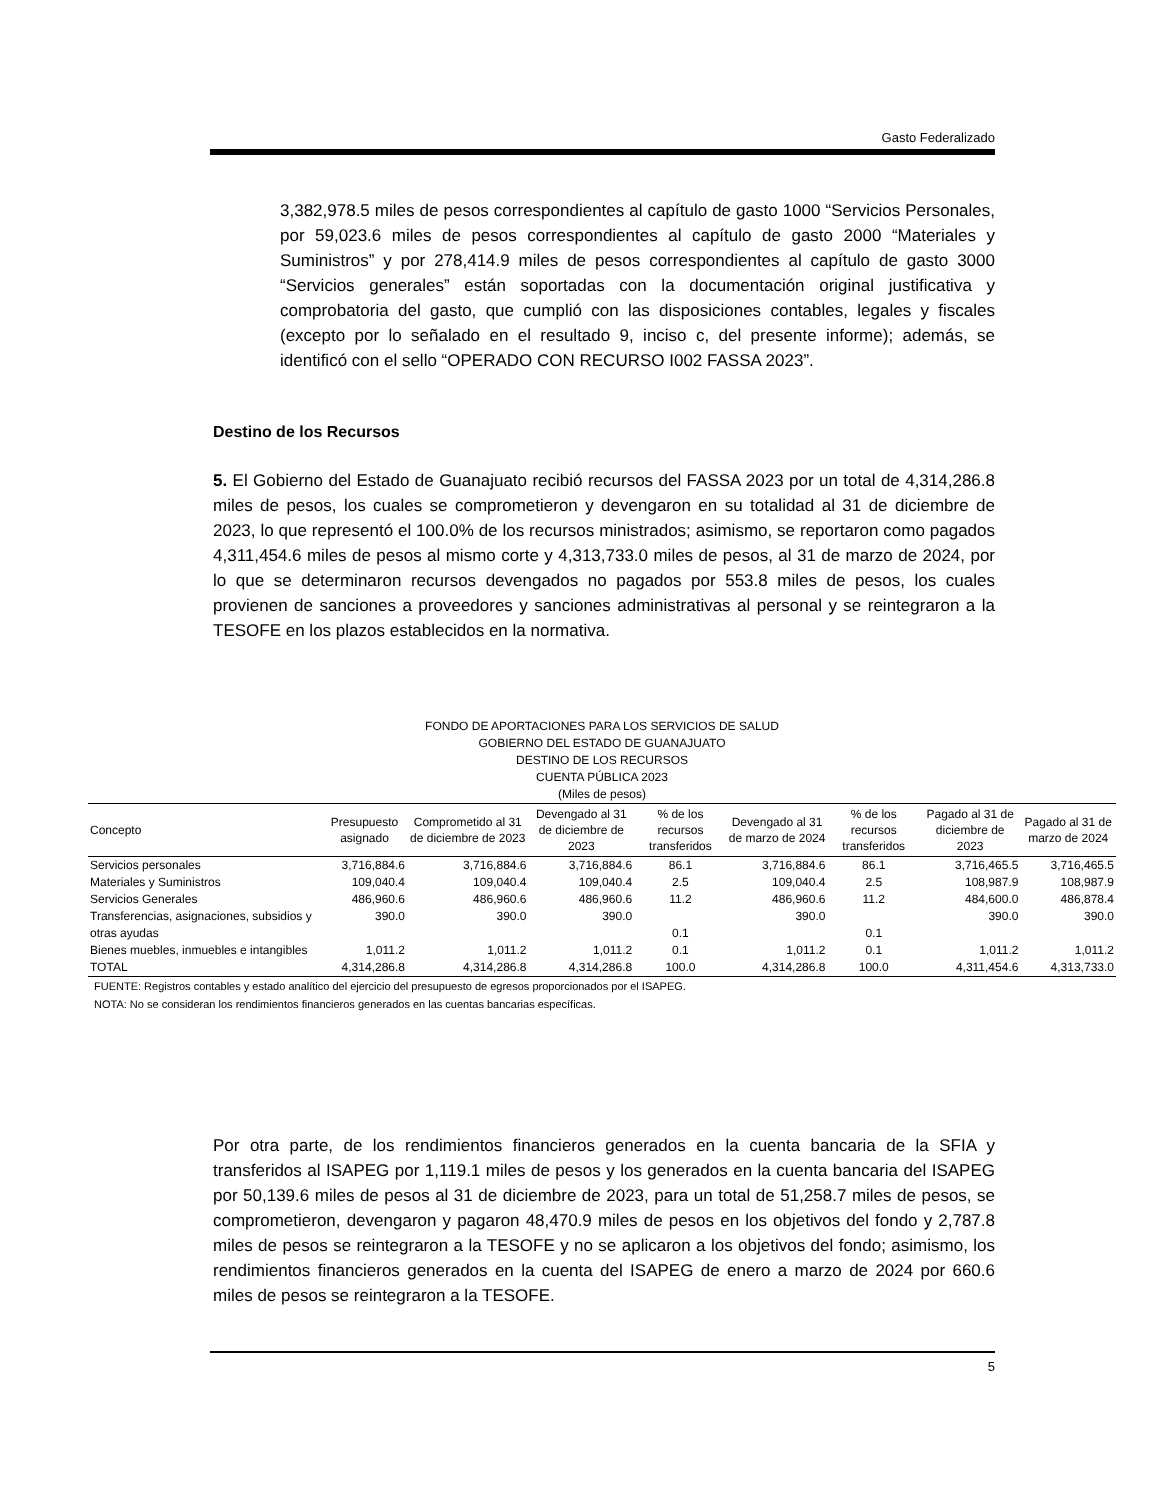Gasto Federalizado
3,382,978.5 miles de pesos correspondientes al capítulo de gasto 1000 “Servicios Personales, por 59,023.6 miles de pesos correspondientes al capítulo de gasto 2000 “Materiales y Suministros” y por 278,414.9 miles de pesos correspondientes al capítulo de gasto 3000 “Servicios generales” están soportadas con la documentación original justificativa y comprobatoria del gasto, que cumplió con las disposiciones contables, legales y fiscales (excepto por lo señalado en el resultado 9, inciso c, del presente informe); además, se identificó con el sello “OPERADO CON RECURSO I002 FASSA 2023”.
Destino de los Recursos
5. El Gobierno del Estado de Guanajuato recibió recursos del FASSA 2023 por un total de 4,314,286.8 miles de pesos, los cuales se comprometieron y devengaron en su totalidad al 31 de diciembre de 2023, lo que representó el 100.0% de los recursos ministrados; asimismo, se reportaron como pagados 4,311,454.6 miles de pesos al mismo corte y 4,313,733.0 miles de pesos, al 31 de marzo de 2024, por lo que se determinaron recursos devengados no pagados por 553.8 miles de pesos, los cuales provienen de sanciones a proveedores y sanciones administrativas al personal y se reintegraron a la TESOFE en los plazos establecidos en la normativa.
FONDO DE APORTACIONES PARA LOS SERVICIOS DE SALUD
GOBIERNO DEL ESTADO DE GUANAJUATO
DESTINO DE LOS RECURSOS
CUENTA PÚBLICA 2023
(Miles de pesos)
| Concepto | Presupuesto asignado | Comprometido al 31 de diciembre de 2023 | Devengado al 31 de diciembre de 2023 | % de los recursos transferidos | Devengado al 31 de marzo de 2024 | % de los recursos transferidos | Pagado al 31 de diciembre de 2023 | Pagado al 31 de marzo de 2024 |
| --- | --- | --- | --- | --- | --- | --- | --- | --- |
| Servicios personales | 3,716,884.6 | 3,716,884.6 | 3,716,884.6 | 86.1 | 3,716,884.6 | 86.1 | 3,716,465.5 | 3,716,465.5 |
| Materiales y Suministros | 109,040.4 | 109,040.4 | 109,040.4 | 2.5 | 109,040.4 | 2.5 | 108,987.9 | 108,987.9 |
| Servicios Generales | 486,960.6 | 486,960.6 | 486,960.6 | 11.2 | 486,960.6 | 11.2 | 484,600.0 | 486,878.4 |
| Transferencias, asignaciones, subsidios y otras ayudas | 390.0 | 390.0 | 390.0 | 0.1 | 390.0 | 0.1 | 390.0 | 390.0 |
| Bienes muebles, inmuebles e intangibles | 1,011.2 | 1,011.2 | 1,011.2 | 0.1 | 1,011.2 | 0.1 | 1,011.2 | 1,011.2 |
| TOTAL | 4,314,286.8 | 4,314,286.8 | 4,314,286.8 | 100.0 | 4,314,286.8 | 100.0 | 4,311,454.6 | 4,313,733.0 |
FUENTE: Registros contables y estado analítico del ejercicio del presupuesto de egresos proporcionados por el ISAPEG.
NOTA: No se consideran los rendimientos financieros generados en las cuentas bancarias específicas.
Por otra parte, de los rendimientos financieros generados en la cuenta bancaria de la SFIA y transferidos al ISAPEG por 1,119.1 miles de pesos y los generados en la cuenta bancaria del ISAPEG por 50,139.6 miles de pesos al 31 de diciembre de 2023, para un total de 51,258.7 miles de pesos, se comprometieron, devengaron y pagaron 48,470.9 miles de pesos en los objetivos del fondo y 2,787.8 miles de pesos se reintegraron a la TESOFE y no se aplicaron a los objetivos del fondo; asimismo, los rendimientos financieros generados en la cuenta del ISAPEG de enero a marzo de 2024 por 660.6 miles de pesos se reintegraron a la TESOFE.
5